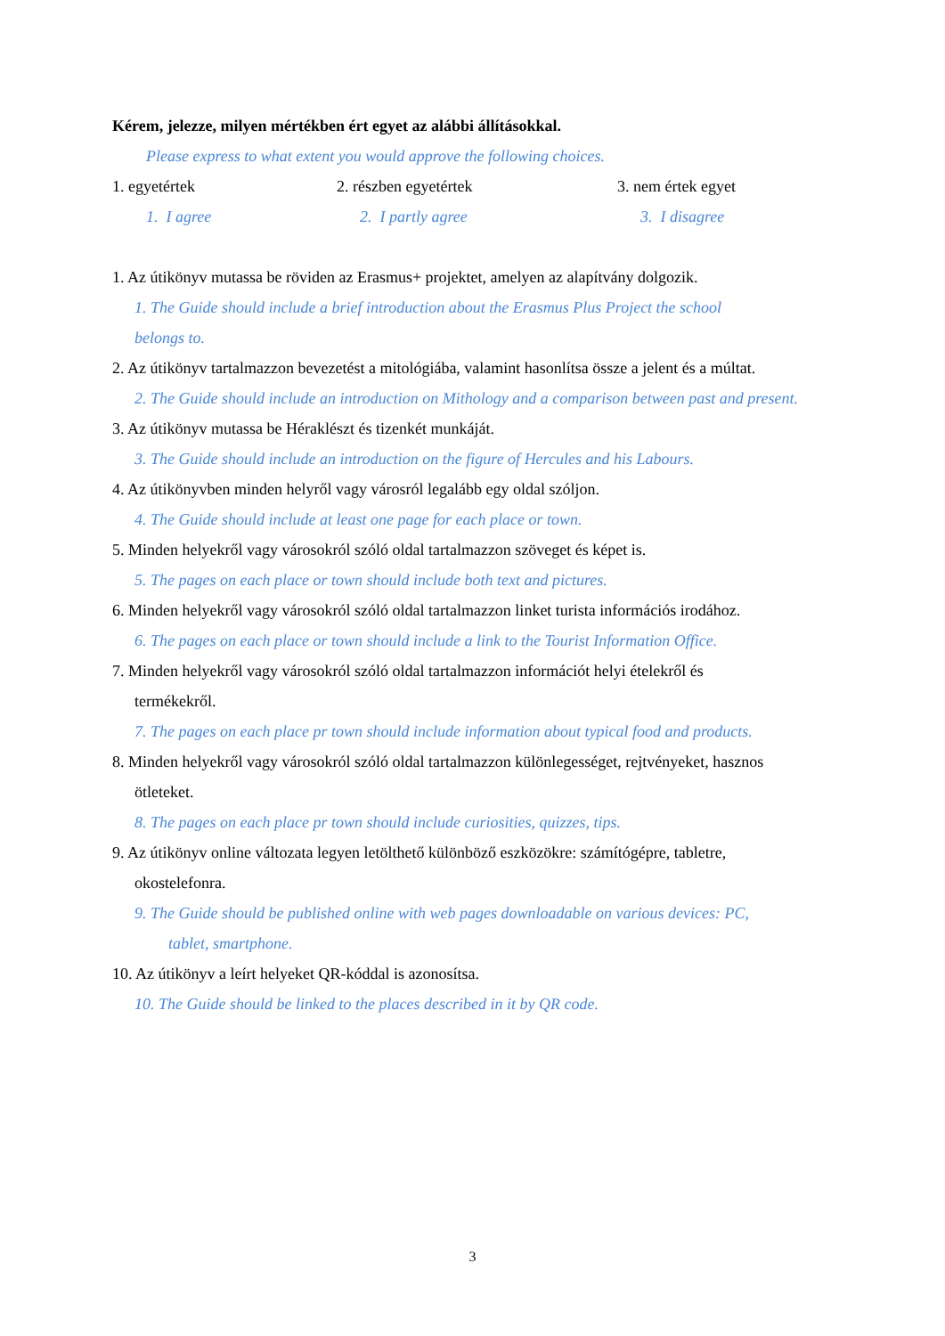Kérem, jelezze, milyen mértékben ért egyet az alábbi állításokkal.
Please express to what extent you would approve the following choices.
1. egyetértek 2. részben egyetértek 3. nem értek egyet
1. I agree 2. I partly agree 3. I disagree
1. Az útikönyv mutassa be röviden az Erasmus+ projektet, amelyen az alapítvány dolgozik.
1. The Guide should include a brief introduction about the Erasmus Plus Project the school
belongs to.
2. Az útikönyv tartalmazzon bevezetést a mitológiába, valamint hasonlítsa össze a jelent és a múltat.
2. The Guide should include an introduction on Mithology and a comparison between past and present.
3. Az útikönyv mutassa be Héraklészt és tizenkét munkáját.
3. The Guide should include an introduction on the figure of Hercules and his Labours.
4. Az útikönyvben minden helyről vagy városról legalább egy oldal szóljon.
4. The Guide should include at least one page for each place or town.
5. Minden helyekről vagy városokról szóló oldal tartalmazzon szöveget és képet is.
5. The pages on each place or town should include both text and pictures.
6. Minden helyekről vagy városokról szóló oldal tartalmazzon linket turista információs irodához.
6. The pages on each place or town should include a link to the Tourist Information Office.
7. Minden helyekről vagy városokról szóló oldal tartalmazzon információt helyi ételekről és
termékekről.
7. The pages on each place pr town should include information about typical food and products.
8. Minden helyekről vagy városokról szóló oldal tartalmazzon különlegességet, rejtvényeket, hasznos
ötleteket.
8. The pages on each place pr town should include curiosities, quizzes, tips.
9. Az útikönyv online változata legyen letölthető különböző eszközökre: számítógépre, tabletre,
okostelefonra.
9. The Guide should be published online with web pages downloadable on various devices: PC,
tablet, smartphone.
10. Az útikönyv a leírt helyeket QR-kóddal is azonosítsa.
10. The Guide should be linked to the places described in it by QR code.
3